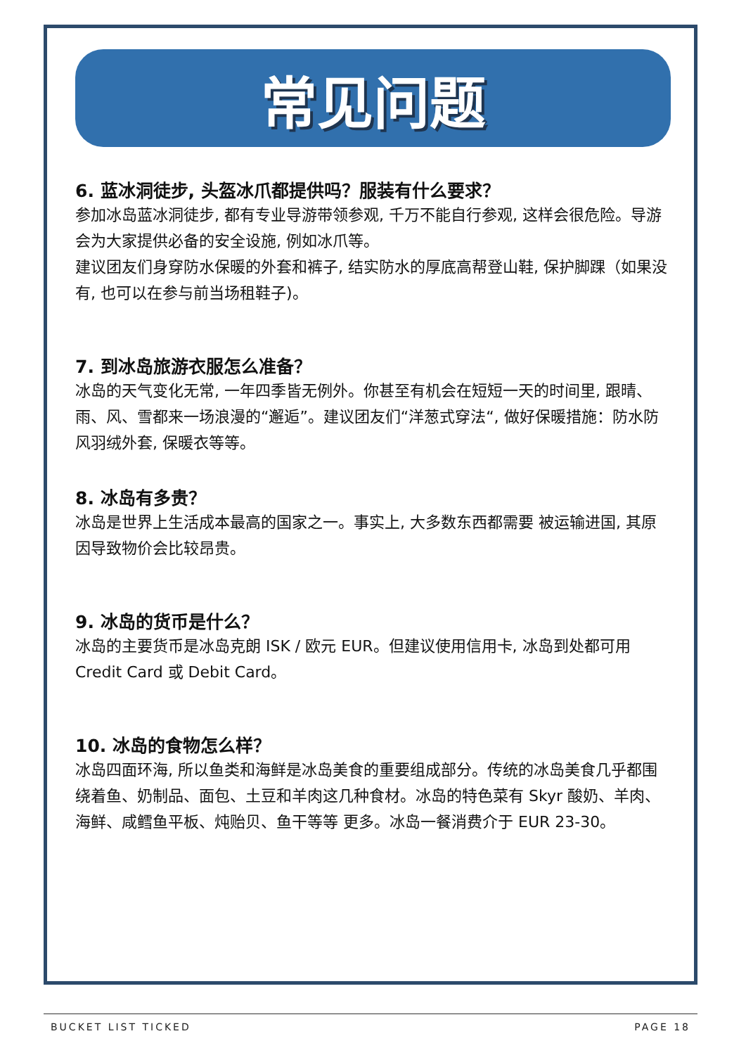常见问题
6. 蓝冰洞徒步, 头盔冰爪都提供吗？服装有什么要求？
参加冰岛蓝冰洞徒步, 都有专业导游带领参观, 千万不能自行参观, 这样会很危险。导游会为大家提供必备的安全设施, 例如冰爪等。
建议团友们身穿防水保暖的外套和裤子, 结实防水的厚底高帮登山鞋, 保护脚踝（如果没有, 也可以在参与前当场租鞋子)。
7. 到冰岛旅游衣服怎么准备？
冰岛的天气变化无常, 一年四季皆无例外。你甚至有机会在短短一天的时间里, 跟晴、雨、风、雪都来一场浪漫的“邂逅”。建议团友们“洋葱式穿法“, 做好保暖措施：防水防风羽绒外套, 保暖衣等等。
8. 冰岛有多贵？
冰岛是世界上生活成本最高的国家之一。事实上, 大多数东西都需要 被运输进国, 其原因导致物价会比较昂贵。
9. 冰岛的货币是什么？
冰岛的主要货币是冰岛克朗 ISK / 欧元 EUR。但建议使用信用卡, 冰岛到处都可用 Credit Card 或 Debit Card。
10. 冰岛的食物怎么样？
冰岛四面环海, 所以鱼类和海鲜是冰岛美食的重要组成部分。传统的冰岛美食几乎都围绕着鱼、奶制品、面包、土豆和羊肉这几种食材。冰岛的特色菜有 Skyr 酸奶、羊肉、海鲜、咸鳕鱼平板、炖贻贝、鱼干等等 更多。冰岛一餐消费介于 EUR 23-30。
BUCKET LIST TICKED PAGE 18